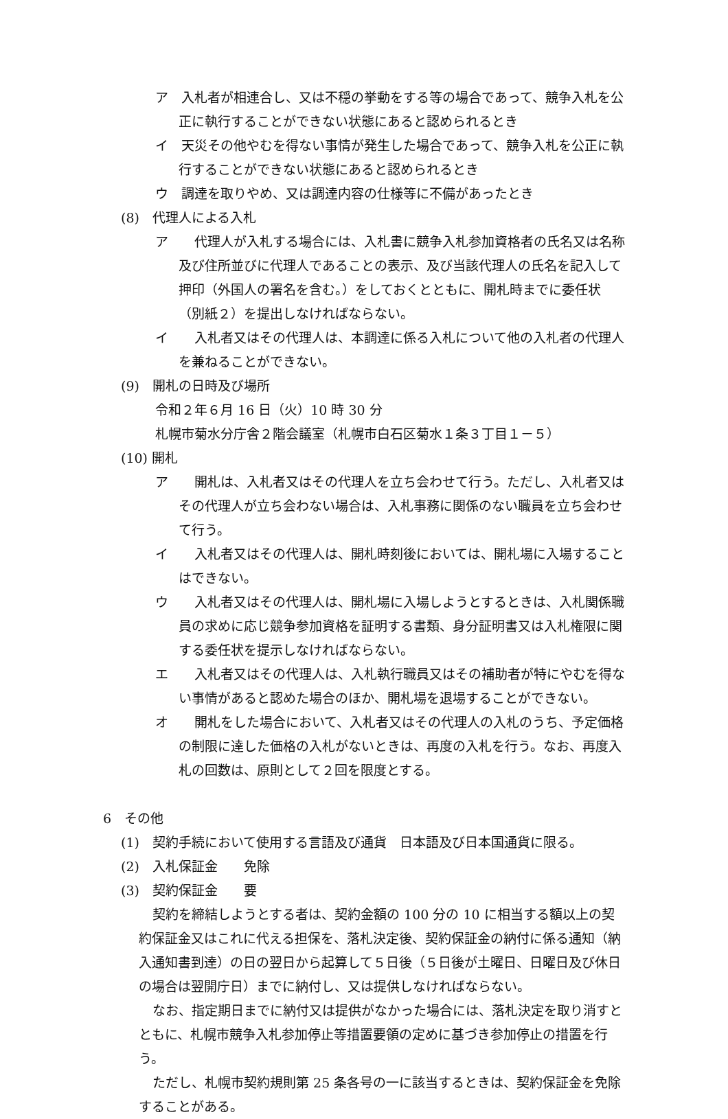ア　入札者が相連合し、又は不穏の挙動をする等の場合であって、競争入札を公正に執行することができない状態にあると認められるとき
イ　天災その他やむを得ない事情が発生した場合であって、競争入札を公正に執行することができない状態にあると認められるとき
ウ　調達を取りやめ、又は調達内容の仕様等に不備があったとき
(8)　代理人による入札
ア　　代理人が入札する場合には、入札書に競争入札参加資格者の氏名又は名称及び住所並びに代理人であることの表示、及び当該代理人の氏名を記入して押印（外国人の署名を含む。）をしておくとともに、開札時までに委任状（別紙２）を提出しなければならない。
イ　　入札者又はその代理人は、本調達に係る入札について他の入札者の代理人を兼ねることができない。
(9)　開札の日時及び場所
令和２年６月 16 日（火）10 時 30 分
札幌市菊水分庁舎２階会議室（札幌市白石区菊水１条３丁目１－５）
(10) 開札
ア　　開札は、入札者又はその代理人を立ち会わせて行う。ただし、入札者又はその代理人が立ち会わない場合は、入札事務に関係のない職員を立ち会わせて行う。
イ　　入札者又はその代理人は、開札時刻後においては、開札場に入場することはできない。
ウ　　入札者又はその代理人は、開札場に入場しようとするときは、入札関係職員の求めに応じ競争参加資格を証明する書類、身分証明書又は入札権限に関する委任状を提示しなければならない。
エ　　入札者又はその代理人は、入札執行職員又はその補助者が特にやむを得ない事情があると認めた場合のほか、開札場を退場することができない。
オ　　開札をした場合において、入札者又はその代理人の入札のうち、予定価格の制限に達した価格の入札がないときは、再度の入札を行う。なお、再度入札の回数は、原則として２回を限度とする。
6　その他
(1)　契約手続において使用する言語及び通貨　日本語及び日本国通貨に限る。
(2)　入札保証金　　免除
(3)　契約保証金　　要
契約を締結しようとする者は、契約金額の 100 分の 10 に相当する額以上の契約保証金又はこれに代える担保を、落札決定後、契約保証金の納付に係る通知（納入通知書到達）の日の翌日から起算して５日後（５日後が土曜日、日曜日及び休日の場合は翌開庁日）までに納付し、又は提供しなければならない。
なお、指定期日までに納付又は提供がなかった場合には、落札決定を取り消すとともに、札幌市競争入札参加停止等措置要領の定めに基づき参加停止の措置を行う。
ただし、札幌市契約規則第 25 条各号の一に該当するときは、契約保証金を免除することがある。